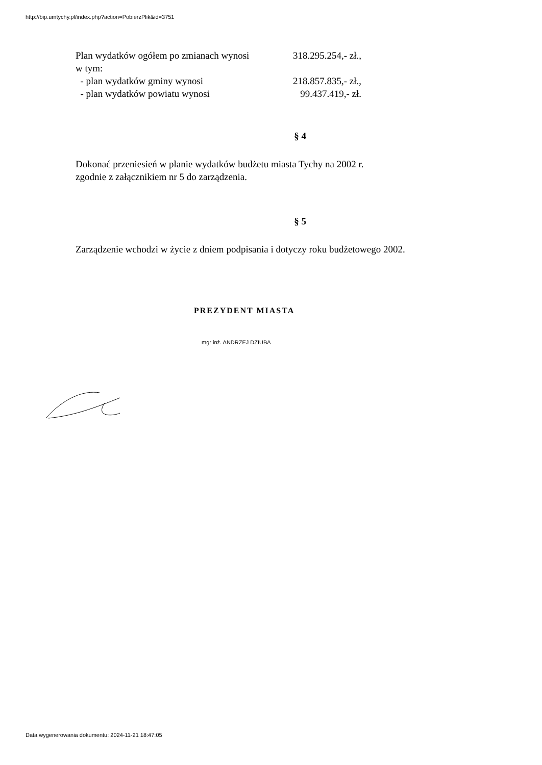http://bip.umtychy.pl/index.php?action=PobierzPlik&id=3751
Plan wydatków ogółem po zmianach wynosi 318.295.254,- zł.,
w tym:
- plan wydatków gminy wynosi 218.857.835,- zł.,
- plan wydatków powiatu wynosi 99.437.419,- zł.
§ 4
Dokonać przeniesień w planie wydatków budżetu miasta Tychy na 2002 r.
zgodnie z załącznikiem nr 5 do zarządzenia.
§ 5
Zarządzenie wchodzi w życie z dniem podpisania i dotyczy roku budżetowego 2002.
PREZYDENT MIASTA
mgr inż. ANDRZEJ DZIUBA
Data wygenerowania dokumentu: 2024-11-21 18:47:05